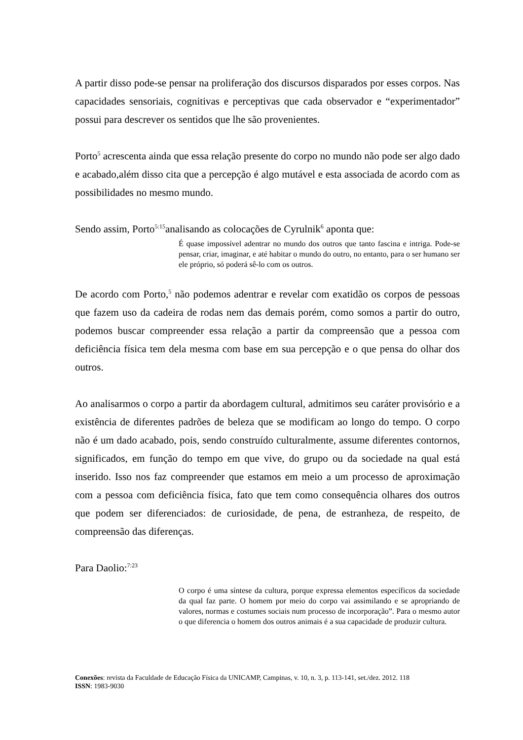A partir disso pode-se pensar na proliferação dos discursos disparados por esses corpos. Nas capacidades sensoriais, cognitivas e perceptivas que cada observador e “experimentador” possui para descrever os sentidos que lhe são provenientes.
Porto<sup>5</sup> acrescenta ainda que essa relação presente do corpo no mundo não pode ser algo dado e acabado,além disso cita que a percepção é algo mutável e esta associada de acordo com as possibilidades no mesmo mundo.
Sendo assim, Porto<sup>5:15</sup>analisando as colocações de Cyrulnik<sup>6</sup> aponta que:
É quase impossível adentrar no mundo dos outros que tanto fascina e intriga. Pode-se pensar, criar, imaginar, e até habitar o mundo do outro, no entanto, para o ser humano ser ele próprio, só poderá sê-lo com os outros.
De acordo com Porto,<sup>5</sup> não podemos adentrar e revelar com exatidão os corpos de pessoas que fazem uso da cadeira de rodas nem das demais porém, como somos a partir do outro, podemos buscar compreender essa relação a partir da compreensão que a pessoa com deficiência física tem dela mesma com base em sua percepção e o que pensa do olhar dos outros.
Ao analisarmos o corpo a partir da abordagem cultural, admitimos seu caráter provisório e a existência de diferentes padrões de beleza que se modificam ao longo do tempo. O corpo não é um dado acabado, pois, sendo construído culturalmente, assume diferentes contornos, significados, em função do tempo em que vive, do grupo ou da sociedade na qual está inserido. Isso nos faz compreender que estamos em meio a um processo de aproximação com a pessoa com deficiência física, fato que tem como consequência olhares dos outros que podem ser diferenciados: de curiosidade, de pena, de estranheza, de respeito, de compreensão das diferenças.
Para Daolio:<sup>7:23</sup>
O corpo é uma síntese da cultura, porque expressa elementos específicos da sociedade da qual faz parte. O homem por meio do corpo vai assimilando e se apropriando de valores, normas e costumes sociais num processo de incorporação”. Para o mesmo autor o que diferencia o homem dos outros animais é a sua capacidade de produzir cultura.
Conexões: revista da Faculdade de Educação Física da UNICAMP, Campinas, v. 10, n. 3, p. 113-141, set./dez. 2012. 118
ISSN: 1983-9030